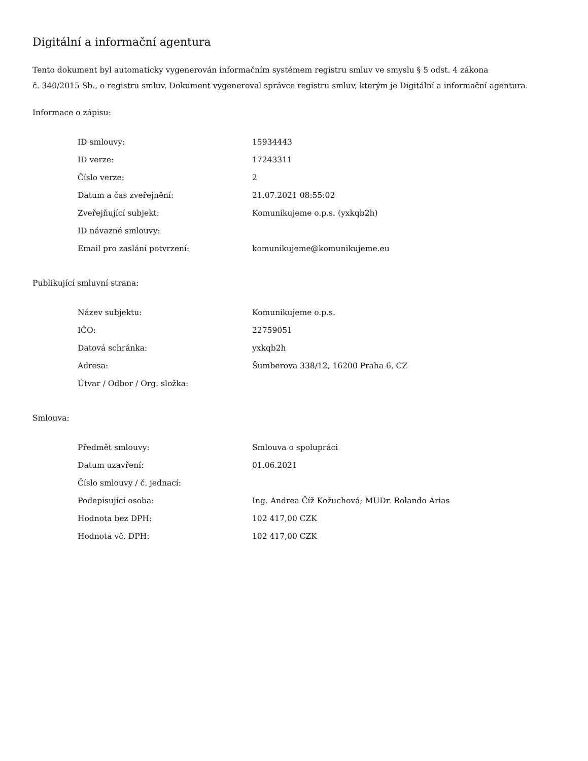Digitální a informační agentura
Tento dokument byl automaticky vygenerován informačním systémem registru smluv ve smyslu § 5 odst. 4 zákona
č. 340/2015 Sb., o registru smluv. Dokument vygeneroval správce registru smluv, kterým je Digitální a informační agentura.
Informace o zápisu:
| ID smlouvy: | 15934443 |
| ID verze: | 17243311 |
| Číslo verze: | 2 |
| Datum a čas zveřejnění: | 21.07.2021 08:55:02 |
| Zveřejňující subjekt: | Komunikujeme o.p.s. (yxkqb2h) |
| ID návazné smlouvy: | |
| Email pro zaslání potvrzení: | komunikujeme@komunikujeme.eu |
Publikující smluvní strana:
| Název subjektu: | Komunikujeme o.p.s. |
| IČO: | 22759051 |
| Datová schránka: | yxkqb2h |
| Adresa: | Šumberova 338/12, 16200 Praha 6, CZ |
| Útvar / Odbor / Org. složka: | |
Smlouva:
| Předmět smlouvy: | Smlouva o spolupráci |
| Datum uzavření: | 01.06.2021 |
| Číslo smlouvy / č. jednací: | |
| Podepisující osoba: | Ing. Andrea Číž Kožuchová; MUDr. Rolando Arias |
| Hodnota bez DPH: | 102 417,00 CZK |
| Hodnota vč. DPH: | 102 417,00 CZK |